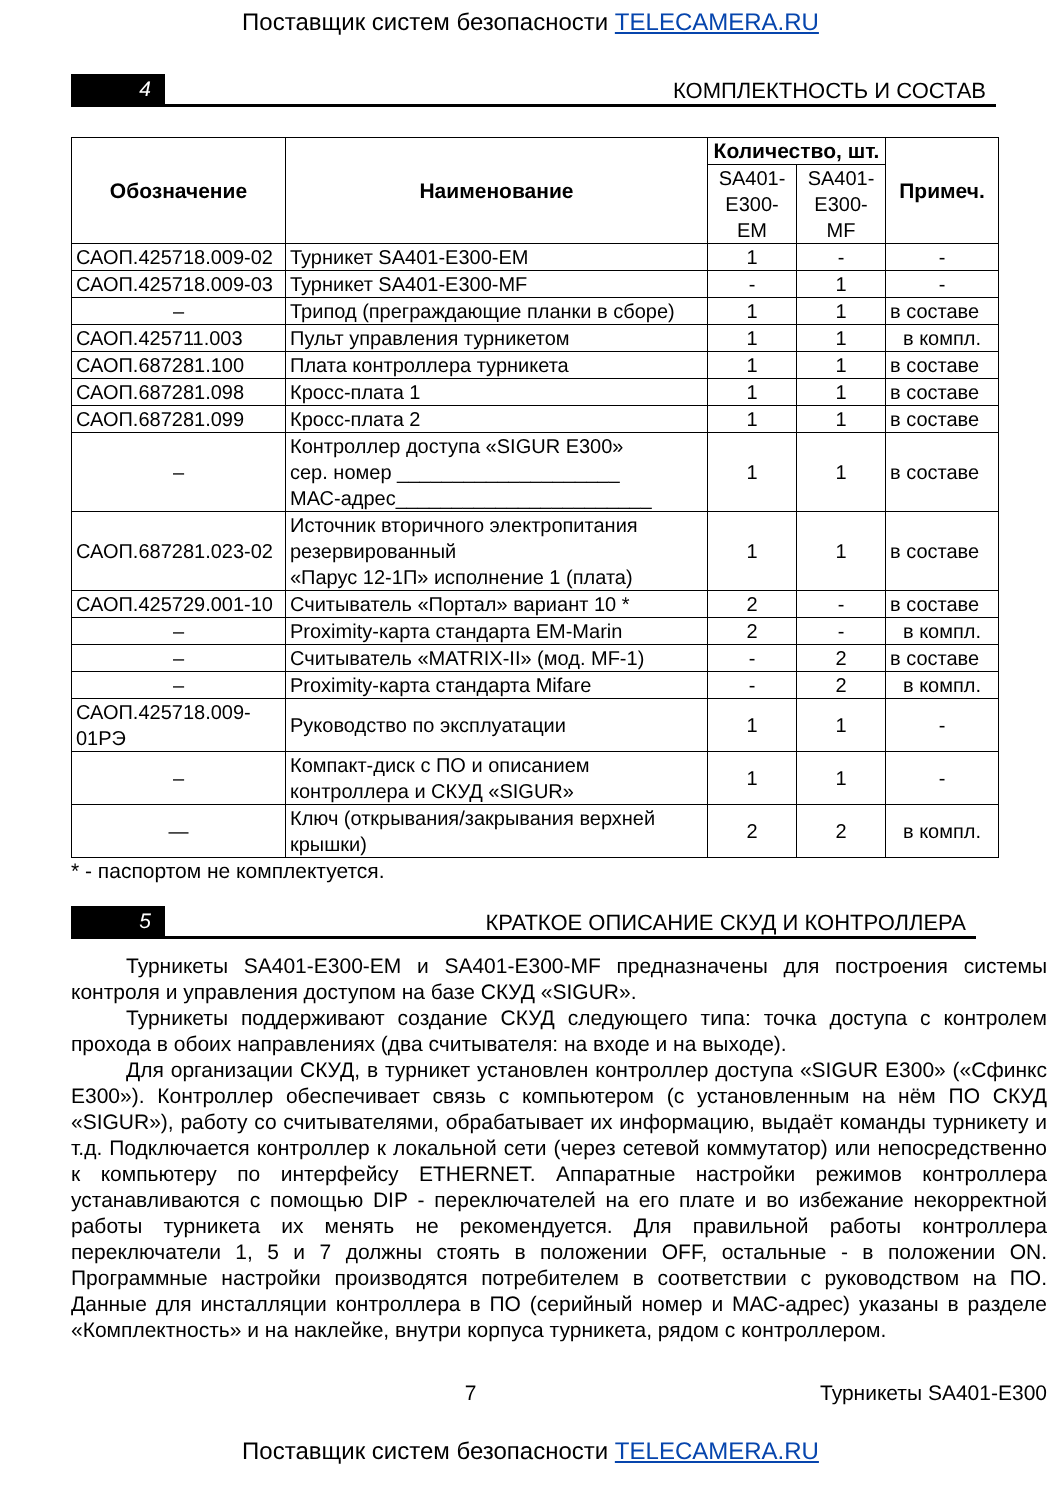Поставщик систем безопасности TELECAMERA.RU
4
КОМПЛЕКТНОСТЬ И СОСТАВ
| Обозначение | Наименование | Количество, шт. | | Примеч. |
| --- | --- | --- | --- | --- |
| | | SA401-E300-EM | SA401-E300-MF | |
| САОП.425718.009-02 | Турникет SA401-E300-EM | 1 | - | - |
| САОП.425718.009-03 | Турникет SA401-E300-MF | - | 1 | - |
| – | Трипод (преграждающие планки в сборе) | 1 | 1 | в составе |
| САОП.425711.003 | Пульт управления турникетом | 1 | 1 | в компл. |
| САОП.687281.100 | Плата контроллера турникета | 1 | 1 | в составе |
| САОП.687281.098 | Кросс-плата 1 | 1 | 1 | в составе |
| САОП.687281.099 | Кросс-плата 2 | 1 | 1 | в составе |
| – | Контроллер доступа «SIGUR E300» сер. номер ____________________ МАС-адрес_______________________ | 1 | 1 | в составе |
| САОП.687281.023-02 | Источник вторичного электропитания резервированный «Парус 12-1П» исполнение 1 (плата) | 1 | 1 | в составе |
| САОП.425729.001-10 | Считыватель «Портал» вариант 10 * | 2 | - | в составе |
| – | Proximity-карта стандарта EM-Marin | 2 | - | в компл. |
| – | Считыватель «MATRIX-II» (мод. MF-1) | - | 2 | в составе |
| – | Proximity-карта стандарта Mifare | - | 2 | в компл. |
| САОП.425718.009-01РЭ | Руководство по эксплуатации | 1 | 1 | - |
| – | Компакт-диск с ПО и описанием контроллера и СКУД «SIGUR» | 1 | 1 | - |
| — | Ключ (открывания/закрывания верхней крышки) | 2 | 2 | в компл. |
* - паспортом не комплектуется.
5
КРАТКОЕ ОПИСАНИЕ СКУД И КОНТРОЛЛЕРА
Турникеты SA401-E300-EM и SA401-E300-MF предназначены для построения системы контроля и управления доступом на базе СКУД «SIGUR».
Турникеты поддерживают создание СКУД следующего типа: точка доступа с контролем прохода в обоих направлениях (два считывателя: на входе и на выходе).
Для организации СКУД, в турникет установлен контроллер доступа «SIGUR E300» («Сфинкс E300»). Контроллер обеспечивает связь с компьютером (с установленным на нём ПО СКУД «SIGUR»), работу со считывателями, обрабатывает их информацию, выдаёт команды турникету и т.д. Подключается контроллер к локальной сети (через сетевой коммутатор) или непосредственно к компьютеру по интерфейсу ETHERNET. Аппаратные настройки режимов контроллера устанавливаются с помощью DIP - переключателей на его плате и во избежание некорректной работы турникета их менять не рекомендуется. Для правильной работы контроллера переключатели 1, 5 и 7 должны стоять в положении OFF, остальные - в положении ON. Программные настройки производятся потребителем в соответствии с руководством на ПО. Данные для инсталляции контроллера в ПО (серийный номер и МАС-адрес) указаны в разделе «Комплектность» и на наклейке, внутри корпуса турникета, рядом с контроллером.
7 Турникеты SA401-E300
Поставщик систем безопасности TELECAMERA.RU